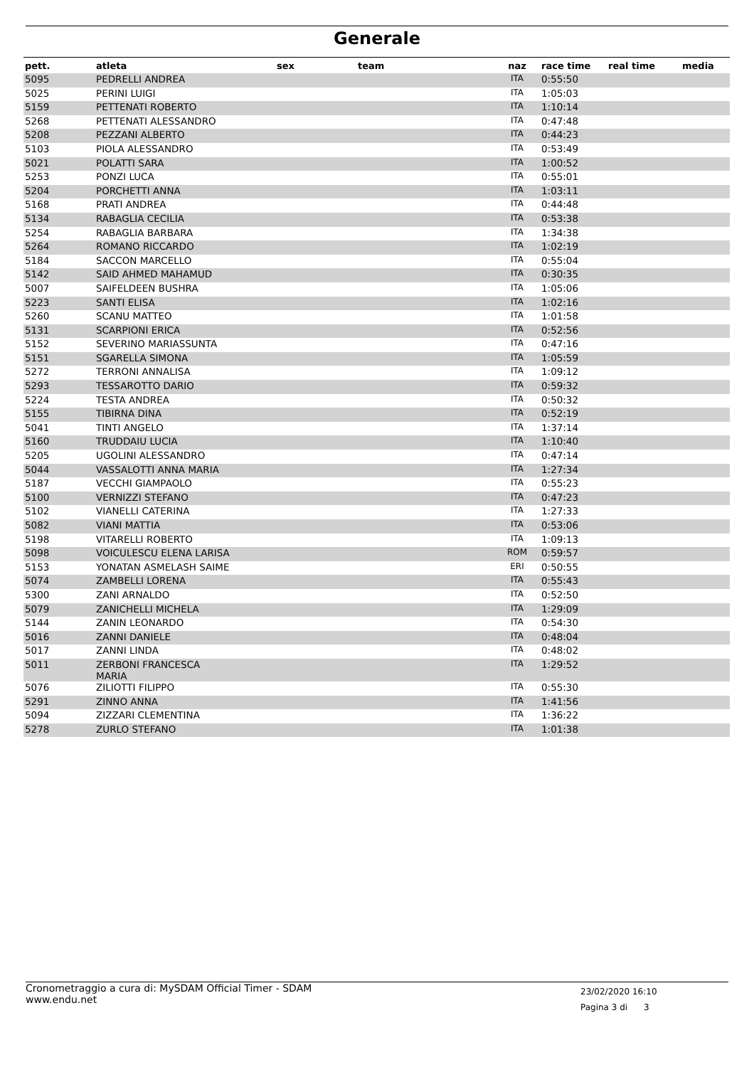Generale
| pett. | atleta | sex | team | naz | race time | real time | media |
| --- | --- | --- | --- | --- | --- | --- | --- |
| 5095 | PEDRELLI ANDREA | | | ITA | 0:55:50 | | |
| 5025 | PERINI LUIGI | | | ITA | 1:05:03 | | |
| 5159 | PETTENATI ROBERTO | | | ITA | 1:10:14 | | |
| 5268 | PETTENATI ALESSANDRO | | | ITA | 0:47:48 | | |
| 5208 | PEZZANI ALBERTO | | | ITA | 0:44:23 | | |
| 5103 | PIOLA ALESSANDRO | | | ITA | 0:53:49 | | |
| 5021 | POLATTI SARA | | | ITA | 1:00:52 | | |
| 5253 | PONZI LUCA | | | ITA | 0:55:01 | | |
| 5204 | PORCHETTI ANNA | | | ITA | 1:03:11 | | |
| 5168 | PRATI ANDREA | | | ITA | 0:44:48 | | |
| 5134 | RABAGLIA CECILIA | | | ITA | 0:53:38 | | |
| 5254 | RABAGLIA BARBARA | | | ITA | 1:34:38 | | |
| 5264 | ROMANO RICCARDO | | | ITA | 1:02:19 | | |
| 5184 | SACCON MARCELLO | | | ITA | 0:55:04 | | |
| 5142 | SAID AHMED MAHAMUD | | | ITA | 0:30:35 | | |
| 5007 | SAIFELDEEN BUSHRA | | | ITA | 1:05:06 | | |
| 5223 | SANTI ELISA | | | ITA | 1:02:16 | | |
| 5260 | SCANU MATTEO | | | ITA | 1:01:58 | | |
| 5131 | SCARPIONI ERICA | | | ITA | 0:52:56 | | |
| 5152 | SEVERINO MARIASSUNTA | | | ITA | 0:47:16 | | |
| 5151 | SGARELLA SIMONA | | | ITA | 1:05:59 | | |
| 5272 | TERRONI ANNALISA | | | ITA | 1:09:12 | | |
| 5293 | TESSAROTTO DARIO | | | ITA | 0:59:32 | | |
| 5224 | TESTA ANDREA | | | ITA | 0:50:32 | | |
| 5155 | TIBIRNA DINA | | | ITA | 0:52:19 | | |
| 5041 | TINTI ANGELO | | | ITA | 1:37:14 | | |
| 5160 | TRUDDAIU LUCIA | | | ITA | 1:10:40 | | |
| 5205 | UGOLINI ALESSANDRO | | | ITA | 0:47:14 | | |
| 5044 | VASSALOTTI ANNA MARIA | | | ITA | 1:27:34 | | |
| 5187 | VECCHI GIAMPAOLO | | | ITA | 0:55:23 | | |
| 5100 | VERNIZZI STEFANO | | | ITA | 0:47:23 | | |
| 5102 | VIANELLI CATERINA | | | ITA | 1:27:33 | | |
| 5082 | VIANI MATTIA | | | ITA | 0:53:06 | | |
| 5198 | VITARELLI ROBERTO | | | ITA | 1:09:13 | | |
| 5098 | VOICULESCU ELENA LARISA | | | ROM | 0:59:57 | | |
| 5153 | YONATAN ASMELASH SAIME | | | ERI | 0:50:55 | | |
| 5074 | ZAMBELLI LORENA | | | ITA | 0:55:43 | | |
| 5300 | ZANI ARNALDO | | | ITA | 0:52:50 | | |
| 5079 | ZANICHELLI MICHELA | | | ITA | 1:29:09 | | |
| 5144 | ZANIN LEONARDO | | | ITA | 0:54:30 | | |
| 5016 | ZANNI DANIELE | | | ITA | 0:48:04 | | |
| 5017 | ZANNI LINDA | | | ITA | 0:48:02 | | |
| 5011 | ZERBONI FRANCESCA MARIA | | | ITA | 1:29:52 | | |
| 5076 | ZILIOTTI FILIPPO | | | ITA | 0:55:30 | | |
| 5291 | ZINNO ANNA | | | ITA | 1:41:56 | | |
| 5094 | ZIZZARI CLEMENTINA | | | ITA | 1:36:22 | | |
| 5278 | ZURLO STEFANO | | | ITA | 1:01:38 | | |
Cronometraggio a cura di: MySDAM Official Timer - SDAM
www.endu.net
23/02/2020 16:10
Pagina 3 di 3